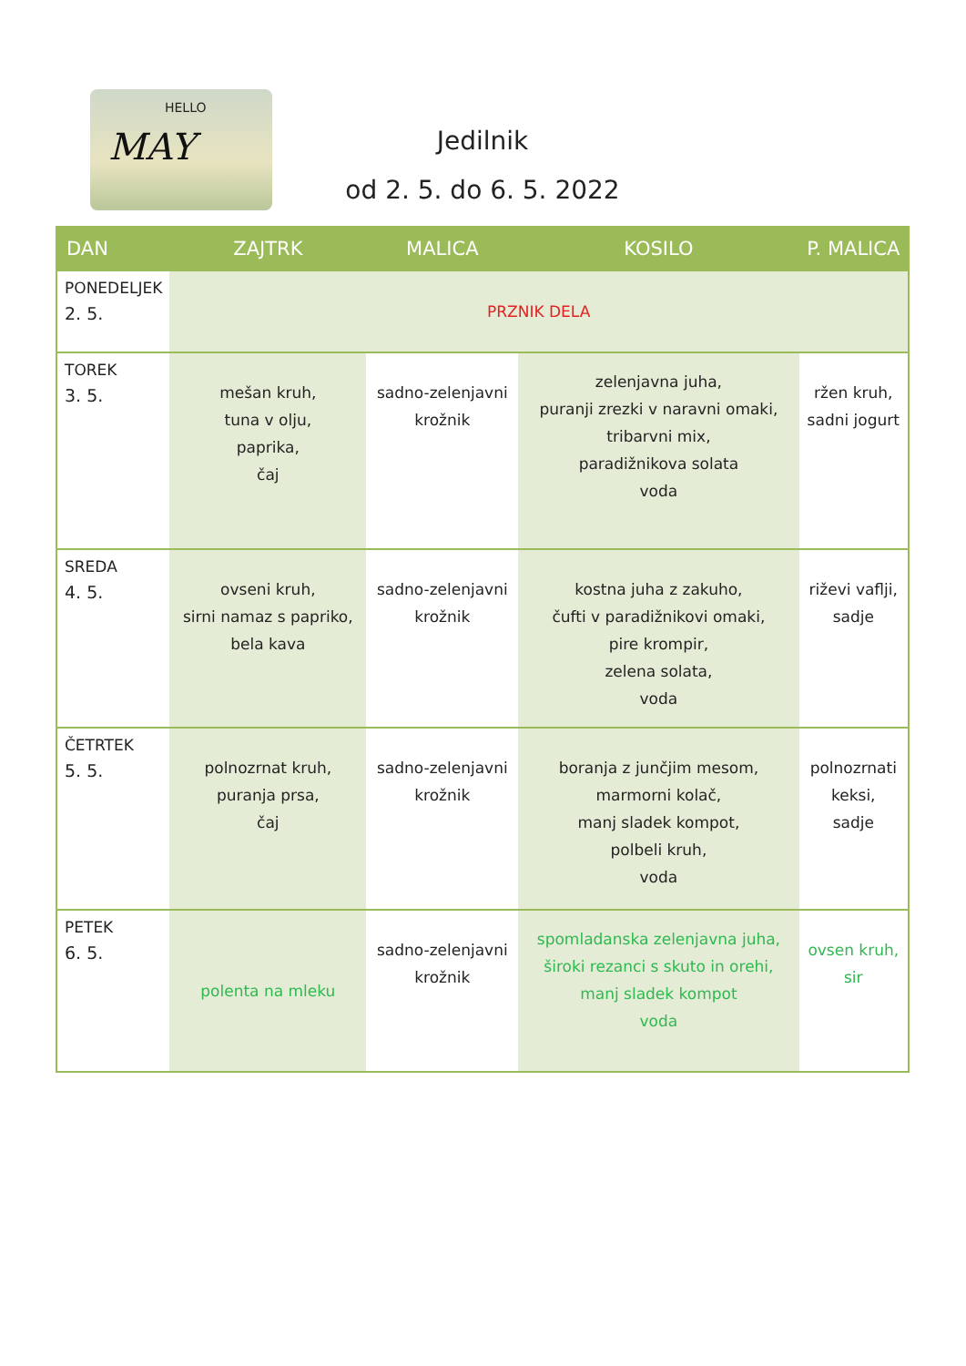HELLO
MAY
Jedilnik
od 2. 5. do 6. 5. 2022
| DAN | ZAJTRK | MALICA | KOSILO | P. MALICA |
| --- | --- | --- | --- | --- |
| PONEDELJEK 2. 5. | PRZNIK DELA | | | |
| TOREK 3. 5. | mešan kruh, tuna v olju, paprika, čaj | sadno-zelenjavni krožnik | zelenjavna juha, puranji zrezki v naravni omaki, tribarvni mix, paradižnikova solata voda | ržen kruh, sadni jogurt |
| SREDA 4. 5. | ovseni kruh, sirni namaz s papriko, bela kava | sadno-zelenjavni krožnik | kostna juha z zakuho, čufti v paradižnikovi omaki, pire krompir, zelena solata, voda | riževi vaflji, sadje |
| ČETRTEK 5. 5. | polnozrnat kruh, puranja prsa, čaj | sadno-zelenjavni krožnik | boranja z junčjim mesom, marmorni kolač, manj sladek kompot, polbeli kruh, voda | polnozrnati keksi, sadje |
| PETEK 6. 5. | polenta na mleku | sadno-zelenjavni krožnik | spomladanska zelenjavna juha, široki rezanci s skuto in orehi, manj sladek kompot voda | ovsen kruh, sir |